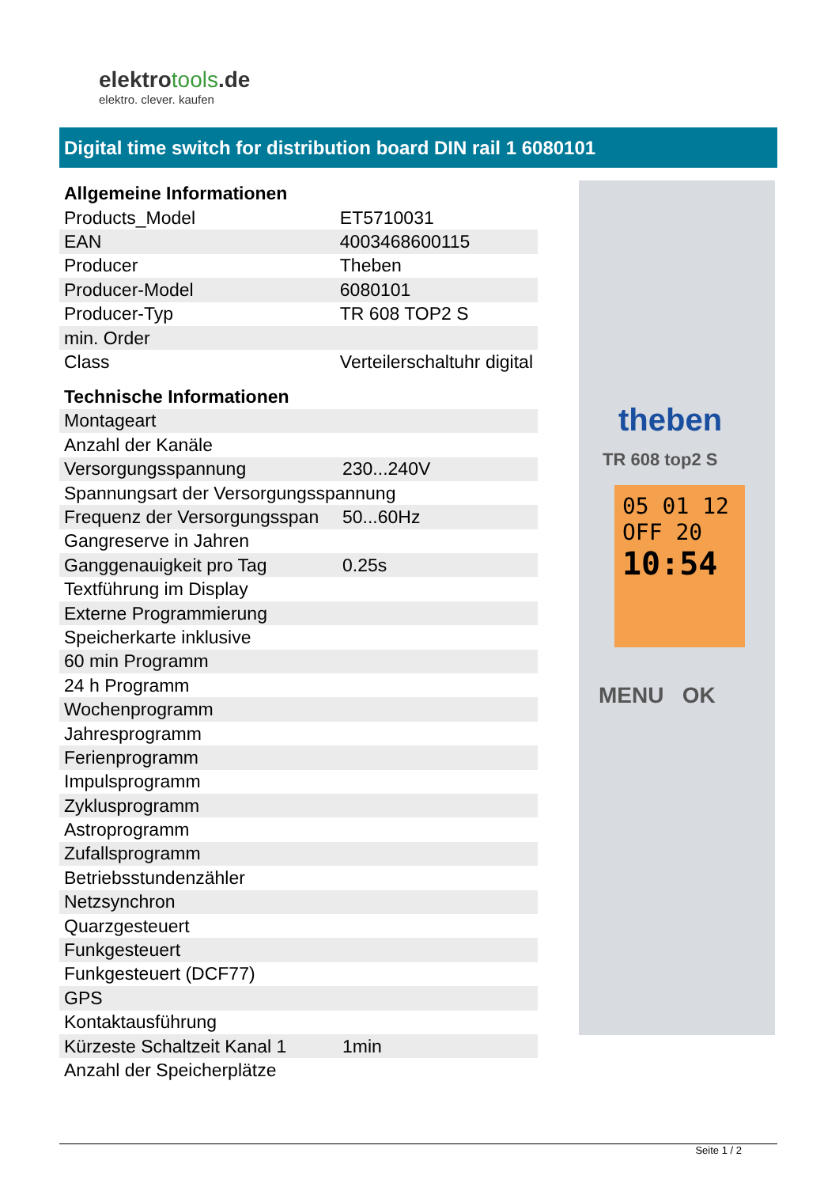elektrotools.de
elektro. clever. kaufen
Digital time switch for distribution board DIN rail 1 6080101
Allgemeine Informationen
| Products_Model | ET5710031 |
| EAN | 4003468600115 |
| Producer | Theben |
| Producer-Model | 6080101 |
| Producer-Typ | TR 608 TOP2 S |
| min. Order | |
| Class | Verteilerschaltuhr digital |
Technische Informationen
| Montageart | |
| Anzahl der Kanäle | |
| Versorgungsspannung | 230...240V |
| Spannungsart der Versorgungsspannung | |
| Frequenz der Versorgungsspan | 50...60Hz |
| Gangreserve in Jahren | |
| Ganggenauigkeit pro Tag | 0.25s |
| Textführung im Display | |
| Externe Programmierung | |
| Speicherkarte inklusive | |
| 60 min Programm | |
| 24 h Programm | |
| Wochenprogramm | |
| Jahresprogramm | |
| Ferienprogramm | |
| Impulsprogramm | |
| Zyklusprogramm | |
| Astroprogramm | |
| Zufallsprogramm | |
| Betriebsstundenzähler | |
| Netzsynchron | |
| Quarzgesteuert | |
| Funkgesteuert | |
| Funkgesteuert (DCF77) | |
| GPS | |
| Kontaktausführung | |
| Kürzeste Schaltzeit Kanal 1 | 1min |
| Anzahl der Speicherplätze | |
theben
TR 608 top2 S
05 01 12
OFF 20
10:54
MENU OK
Seite 1 / 2